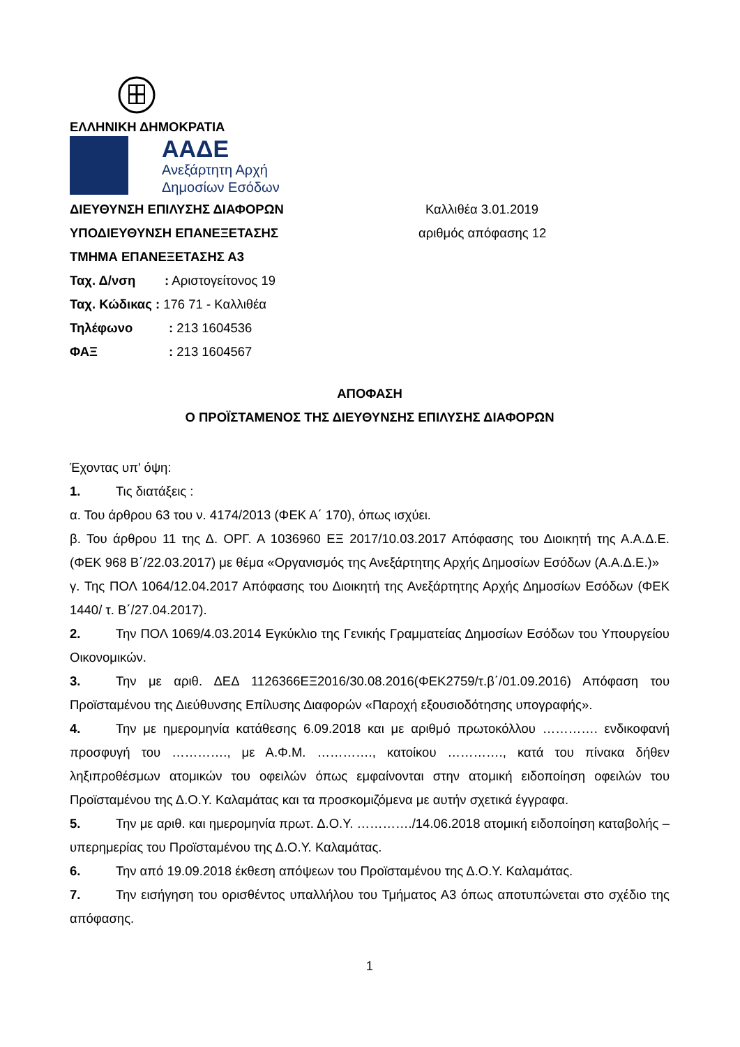ΕΛΛΗΝΙΚΗ ΔΗΜΟΚΡΑΤΙΑ
ΑΑΔΕ
Ανεξάρτητη Αρχή
Δημοσίων Εσόδων
ΔΙΕΥΘΥΝΣΗ ΕΠΙΛΥΣΗΣ ΔΙΑΦΟΡΩΝ Καλλιθέα 3.01.2019
ΥΠΟΔΙΕΥΘΥΝΣΗ ΕΠΑΝΕΞΕΤΑΣΗΣ αριθμός απόφασης 12
ΤΜΗΜΑ ΕΠΑΝΕΞΕΤΑΣΗΣ Α3
Ταχ. Δ/νση: Αριστογείτονος 19
Ταχ. Κώδικας : 176 71 - Καλλιθέα
Τηλέφωνο: 213 1604536
ΦΑΞ: 213 1604567
ΑΠΟΦΑΣΗ
Ο ΠΡΟΪΣΤΑΜΕΝΟΣ ΤΗΣ ΔΙΕΥΘΥΝΣΗΣ ΕΠΙΛΥΣΗΣ ΔΙΑΦΟΡΩΝ
Έχοντας υπ' όψη:
1. Τις διατάξεις :
α. Του άρθρου 63 του ν. 4174/2013 (ΦΕΚ Α΄ 170), όπως ισχύει.
β. Του άρθρου 11 της Δ. ΟΡΓ. Α 1036960 ΕΞ 2017/10.03.2017 Απόφασης του Διοικητή της Α.Α.Δ.Ε. (ΦΕΚ 968 Β΄/22.03.2017) με θέμα «Οργανισμός της Ανεξάρτητης Αρχής Δημοσίων Εσόδων (Α.Α.Δ.Ε.)»
γ. Της ΠΟΛ 1064/12.04.2017 Απόφασης του Διοικητή της Ανεξάρτητης Αρχής Δημοσίων Εσόδων (ΦΕΚ 1440/ τ. Β΄/27.04.2017).
2. Την ΠΟΛ 1069/4.03.2014 Εγκύκλιο της Γενικής Γραμματείας Δημοσίων Εσόδων του Υπουργείου Οικονομικών.
3. Την με αριθ. ΔΕΔ 1126366ΕΞ2016/30.08.2016(ΦΕΚ2759/τ.β΄/01.09.2016) Απόφαση του Προϊσταμένου της Διεύθυνσης Επίλυσης Διαφορών «Παροχή εξουσιοδότησης υπογραφής».
4. Την με ημερομηνία κατάθεσης 6.09.2018 και με αριθμό πρωτοκόλλου …………. ενδικοφανή προσφυγή του …………., με Α.Φ.Μ. …………., κατοίκου …………., κατά του πίνακα δήθεν ληξιπροθέσμων ατομικών του οφειλών όπως εμφαίνονται στην ατομική ειδοποίηση οφειλών του Προϊσταμένου της Δ.Ο.Υ. Καλαμάτας και τα προσκομιζόμενα με αυτήν σχετικά έγγραφα.
5. Την με αριθ. και ημερομηνία πρωτ. Δ.Ο.Υ. …………./14.06.2018 ατομική ειδοποίηση καταβολής – υπερημερίας του Προϊσταμένου της Δ.Ο.Υ. Καλαμάτας.
6. Την από 19.09.2018 έκθεση απόψεων του Προϊσταμένου της Δ.Ο.Υ. Καλαμάτας.
7. Την εισήγηση του ορισθέντος υπαλλήλου του Τμήματος Α3 όπως αποτυπώνεται στο σχέδιο της απόφασης.
1